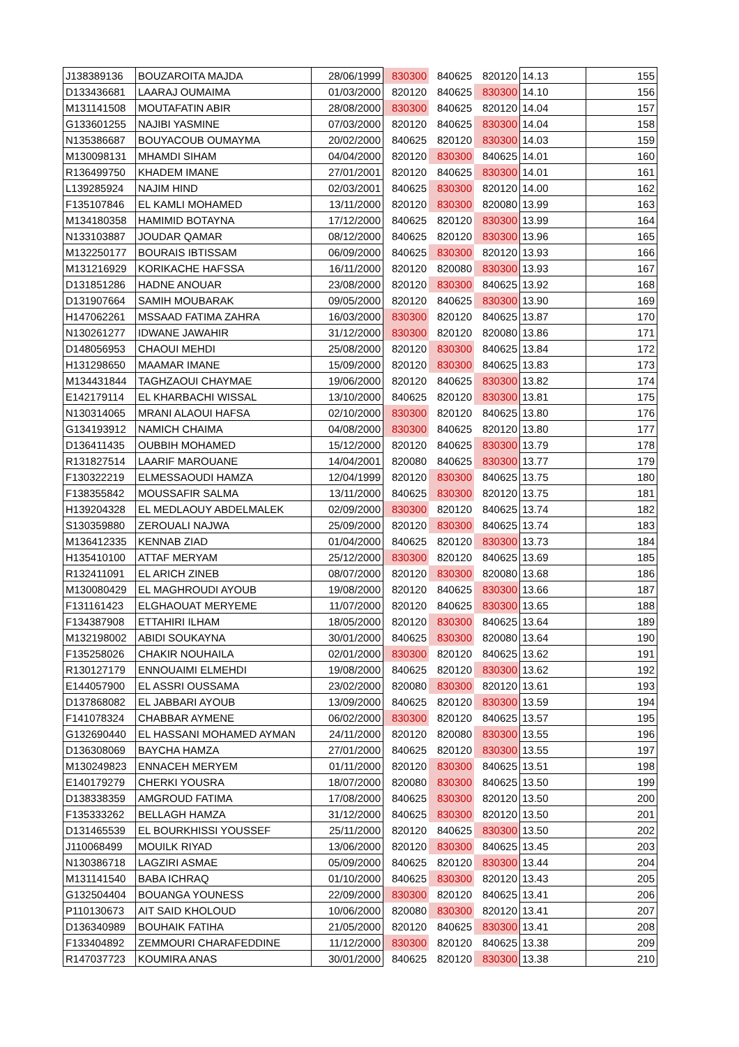| J138389136 | BOUZAROITA MAJDA | 28/06/1999 | 830300 | 840625 | 820120 | 14.13 | 155 |
| D133436681 | LAARAJ OUMAIMA | 01/03/2000 | 820120 | 840625 | 830300 | 14.10 | 156 |
| M131141508 | MOUTAFATIN ABIR | 28/08/2000 | 830300 | 840625 | 820120 | 14.04 | 157 |
| G133601255 | NAJIBI YASMINE | 07/03/2000 | 820120 | 840625 | 830300 | 14.04 | 158 |
| N135386687 | BOUYACOUB OUMAYMA | 20/02/2000 | 840625 | 820120 | 830300 | 14.03 | 159 |
| M130098131 | MHAMDI SIHAM | 04/04/2000 | 820120 | 830300 | 840625 | 14.01 | 160 |
| R136499750 | KHADEM IMANE | 27/01/2001 | 820120 | 840625 | 830300 | 14.01 | 161 |
| L139285924 | NAJIM HIND | 02/03/2001 | 840625 | 830300 | 820120 | 14.00 | 162 |
| F135107846 | EL KAMLI MOHAMED | 13/11/2000 | 820120 | 830300 | 820080 | 13.99 | 163 |
| M134180358 | HAMIMID BOTAYNA | 17/12/2000 | 840625 | 820120 | 830300 | 13.99 | 164 |
| N133103887 | JOUDAR QAMAR | 08/12/2000 | 840625 | 820120 | 830300 | 13.96 | 165 |
| M132250177 | BOURAIS IBTISSAM | 06/09/2000 | 840625 | 830300 | 820120 | 13.93 | 166 |
| M131216929 | KORIKACHE HAFSSA | 16/11/2000 | 820120 | 820080 | 830300 | 13.93 | 167 |
| D131851286 | HADNE ANOUAR | 23/08/2000 | 820120 | 830300 | 840625 | 13.92 | 168 |
| D131907664 | SAMIH MOUBARAK | 09/05/2000 | 820120 | 840625 | 830300 | 13.90 | 169 |
| H147062261 | MSSAAD FATIMA ZAHRA | 16/03/2000 | 830300 | 820120 | 840625 | 13.87 | 170 |
| N130261277 | IDWANE JAWAHIR | 31/12/2000 | 830300 | 820120 | 820080 | 13.86 | 171 |
| D148056953 | CHAOUI MEHDI | 25/08/2000 | 820120 | 830300 | 840625 | 13.84 | 172 |
| H131298650 | MAAMAR IMANE | 15/09/2000 | 820120 | 830300 | 840625 | 13.83 | 173 |
| M134431844 | TAGHZAOUI CHAYMAE | 19/06/2000 | 820120 | 840625 | 830300 | 13.82 | 174 |
| E142179114 | EL KHARBACHI WISSAL | 13/10/2000 | 840625 | 820120 | 830300 | 13.81 | 175 |
| N130314065 | MRANI ALAOUI HAFSA | 02/10/2000 | 830300 | 820120 | 840625 | 13.80 | 176 |
| G134193912 | NAMICH CHAIMA | 04/08/2000 | 830300 | 840625 | 820120 | 13.80 | 177 |
| D136411435 | OUBBIH MOHAMED | 15/12/2000 | 820120 | 840625 | 830300 | 13.79 | 178 |
| R131827514 | LAARIF MAROUANE | 14/04/2001 | 820080 | 840625 | 830300 | 13.77 | 179 |
| F130322219 | ELMESSAOUDI HAMZA | 12/04/1999 | 820120 | 830300 | 840625 | 13.75 | 180 |
| F138355842 | MOUSSAFIR SALMA | 13/11/2000 | 840625 | 830300 | 820120 | 13.75 | 181 |
| H139204328 | EL MEDLAOUY ABDELMALEK | 02/09/2000 | 830300 | 820120 | 840625 | 13.74 | 182 |
| S130359880 | ZEROUALI NAJWA | 25/09/2000 | 820120 | 830300 | 840625 | 13.74 | 183 |
| M136412335 | KENNAB ZIAD | 01/04/2000 | 840625 | 820120 | 830300 | 13.73 | 184 |
| H135410100 | ATTAF MERYAM | 25/12/2000 | 830300 | 820120 | 840625 | 13.69 | 185 |
| R132411091 | EL ARICH ZINEB | 08/07/2000 | 820120 | 830300 | 820080 | 13.68 | 186 |
| M130080429 | EL MAGHROUDI AYOUB | 19/08/2000 | 820120 | 840625 | 830300 | 13.66 | 187 |
| F131161423 | ELGHAOUAT MERYEME | 11/07/2000 | 820120 | 840625 | 830300 | 13.65 | 188 |
| F134387908 | ETTAHIRI ILHAM | 18/05/2000 | 820120 | 830300 | 840625 | 13.64 | 189 |
| M132198002 | ABIDI SOUKAYNA | 30/01/2000 | 840625 | 830300 | 820080 | 13.64 | 190 |
| F135258026 | CHAKIR NOUHAILA | 02/01/2000 | 830300 | 820120 | 840625 | 13.62 | 191 |
| R130127179 | ENNOUAIMI ELMEHDI | 19/08/2000 | 840625 | 820120 | 830300 | 13.62 | 192 |
| E144057900 | EL ASSRI OUSSAMA | 23/02/2000 | 820080 | 830300 | 820120 | 13.61 | 193 |
| D137868082 | EL JABBARI AYOUB | 13/09/2000 | 840625 | 820120 | 830300 | 13.59 | 194 |
| F141078324 | CHABBAR AYMENE | 06/02/2000 | 830300 | 820120 | 840625 | 13.57 | 195 |
| G132690440 | EL HASSANI MOHAMED AYMAN | 24/11/2000 | 820120 | 820080 | 830300 | 13.55 | 196 |
| D136308069 | BAYCHA HAMZA | 27/01/2000 | 840625 | 820120 | 830300 | 13.55 | 197 |
| M130249823 | ENNACEH MERYEM | 01/11/2000 | 820120 | 830300 | 840625 | 13.51 | 198 |
| E140179279 | CHERKI YOUSRA | 18/07/2000 | 820080 | 830300 | 840625 | 13.50 | 199 |
| D138338359 | AMGROUD FATIMA | 17/08/2000 | 840625 | 830300 | 820120 | 13.50 | 200 |
| F135333262 | BELLAGH HAMZA | 31/12/2000 | 840625 | 830300 | 820120 | 13.50 | 201 |
| D131465539 | EL BOURKHISSI YOUSSEF | 25/11/2000 | 820120 | 840625 | 830300 | 13.50 | 202 |
| J110068499 | MOUILK RIYAD | 13/06/2000 | 820120 | 830300 | 840625 | 13.45 | 203 |
| N130386718 | LAGZIRI ASMAE | 05/09/2000 | 840625 | 820120 | 830300 | 13.44 | 204 |
| M131141540 | BABA ICHRAQ | 01/10/2000 | 840625 | 830300 | 820120 | 13.43 | 205 |
| G132504404 | BOUANGA YOUNESS | 22/09/2000 | 830300 | 820120 | 840625 | 13.41 | 206 |
| P110130673 | AIT SAID KHOLOUD | 10/06/2000 | 820080 | 830300 | 820120 | 13.41 | 207 |
| D136340989 | BOUHAIK FATIHA | 21/05/2000 | 820120 | 840625 | 830300 | 13.41 | 208 |
| F133404892 | ZEMMOURI CHARAFEDDINE | 11/12/2000 | 830300 | 820120 | 840625 | 13.38 | 209 |
| R147037723 | KOUMIRA ANAS | 30/01/2000 | 840625 | 820120 | 830300 | 13.38 | 210 |